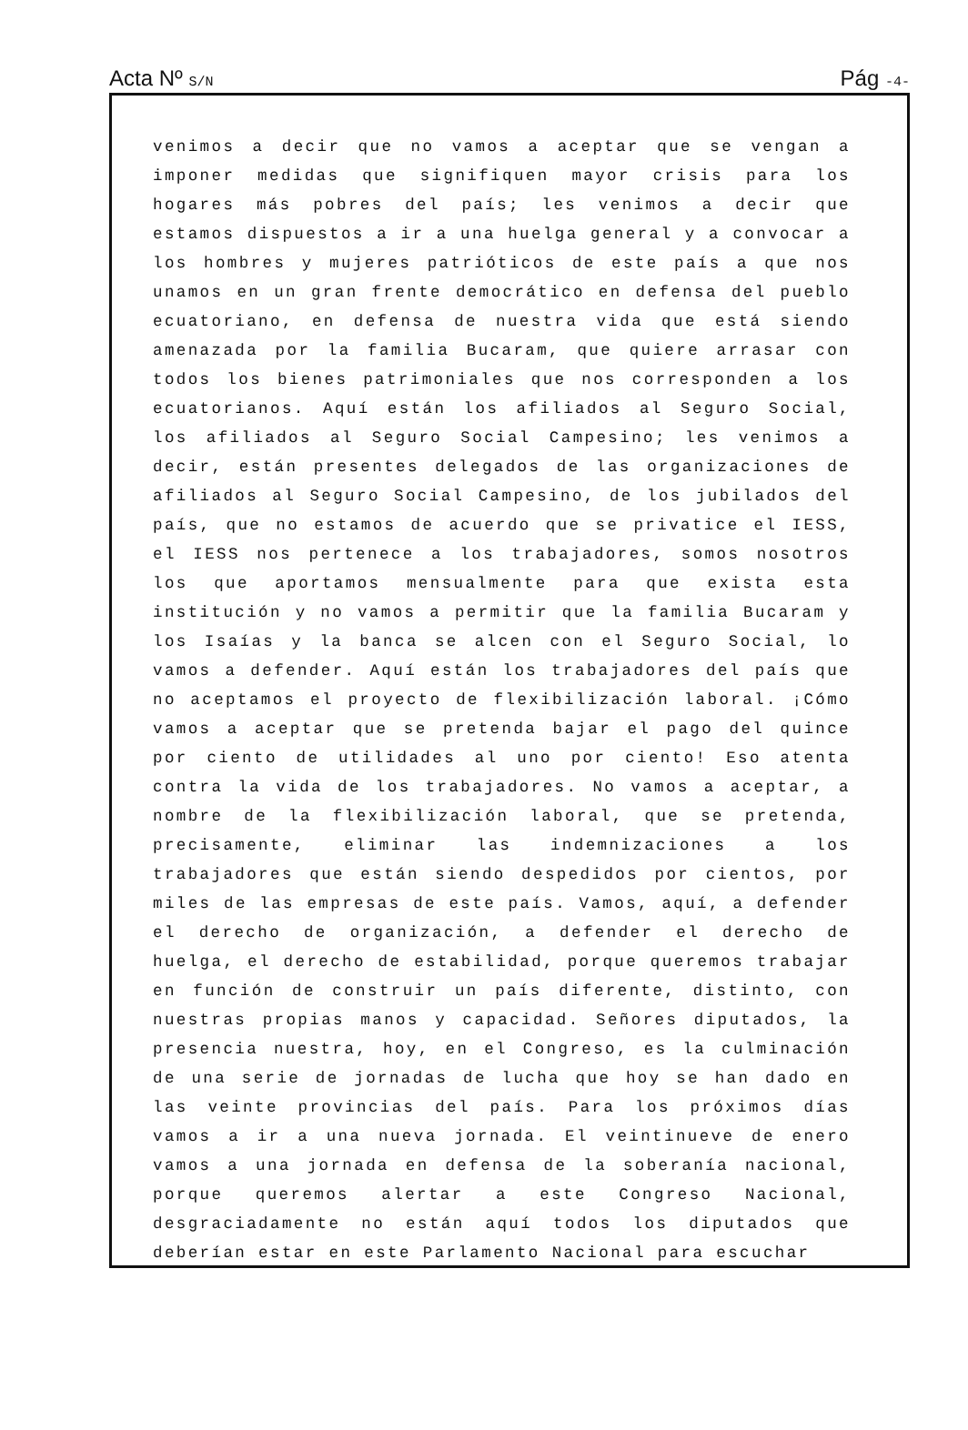Acta Nº S/N Pág -4-
venimos a decir que no vamos a aceptar que se vengan a imponer medidas que signifiquen mayor crisis para los hogares más pobres del país; les venimos a decir que estamos dispuestos a ir a una huelga general y a convocar a los hombres y mujeres patrióticos de este país a que nos unamos en un gran frente democrático en defensa del pueblo ecuatoriano, en defensa de nuestra vida que está siendo amenazada por la familia Bucaram, que quiere arrasar con todos los bienes patrimoniales que nos corresponden a los ecuatorianos. Aquí están los afiliados al Seguro Social, los afiliados al Seguro Social Campesino; les venimos a decir, están presentes delegados de las organizaciones de afiliados al Seguro Social Campesino, de los jubilados del país, que no estamos de acuerdo que se privatice el IESS, el IESS nos pertenece a los trabajadores, somos nosotros los que aportamos mensualmente para que exista esta institución y no vamos a permitir que la familia Bucaram y los Isaías y la banca se alcen con el Seguro Social, lo vamos a defender. Aquí están los trabajadores del país que no aceptamos el proyecto de flexibilización laboral. ¡Cómo vamos a aceptar que se pretenda bajar el pago del quince por ciento de utilidades al uno por ciento! Eso atenta contra la vida de los trabajadores. No vamos a aceptar, a nombre de la flexibilización laboral, que se pretenda, precisamente, eliminar las indemnizaciones a los trabajadores que están siendo despedidos por cientos, por miles de las empresas de este país. Vamos, aquí, a defender el derecho de organización, a defender el derecho de huelga, el derecho de estabilidad, porque queremos trabajar en función de construir un país diferente, distinto, con nuestras propias manos y capacidad. Señores diputados, la presencia nuestra, hoy, en el Congreso, es la culminación de una serie de jornadas de lucha que hoy se han dado en las veinte provincias del país. Para los próximos días vamos a ir a una nueva jornada. El veintinueve de enero vamos a una jornada en defensa de la soberanía nacional, porque queremos alertar a este Congreso Nacional, desgraciadamente no están aquí todos los diputados que deberían estar en este Parlamento Nacional para escuchar